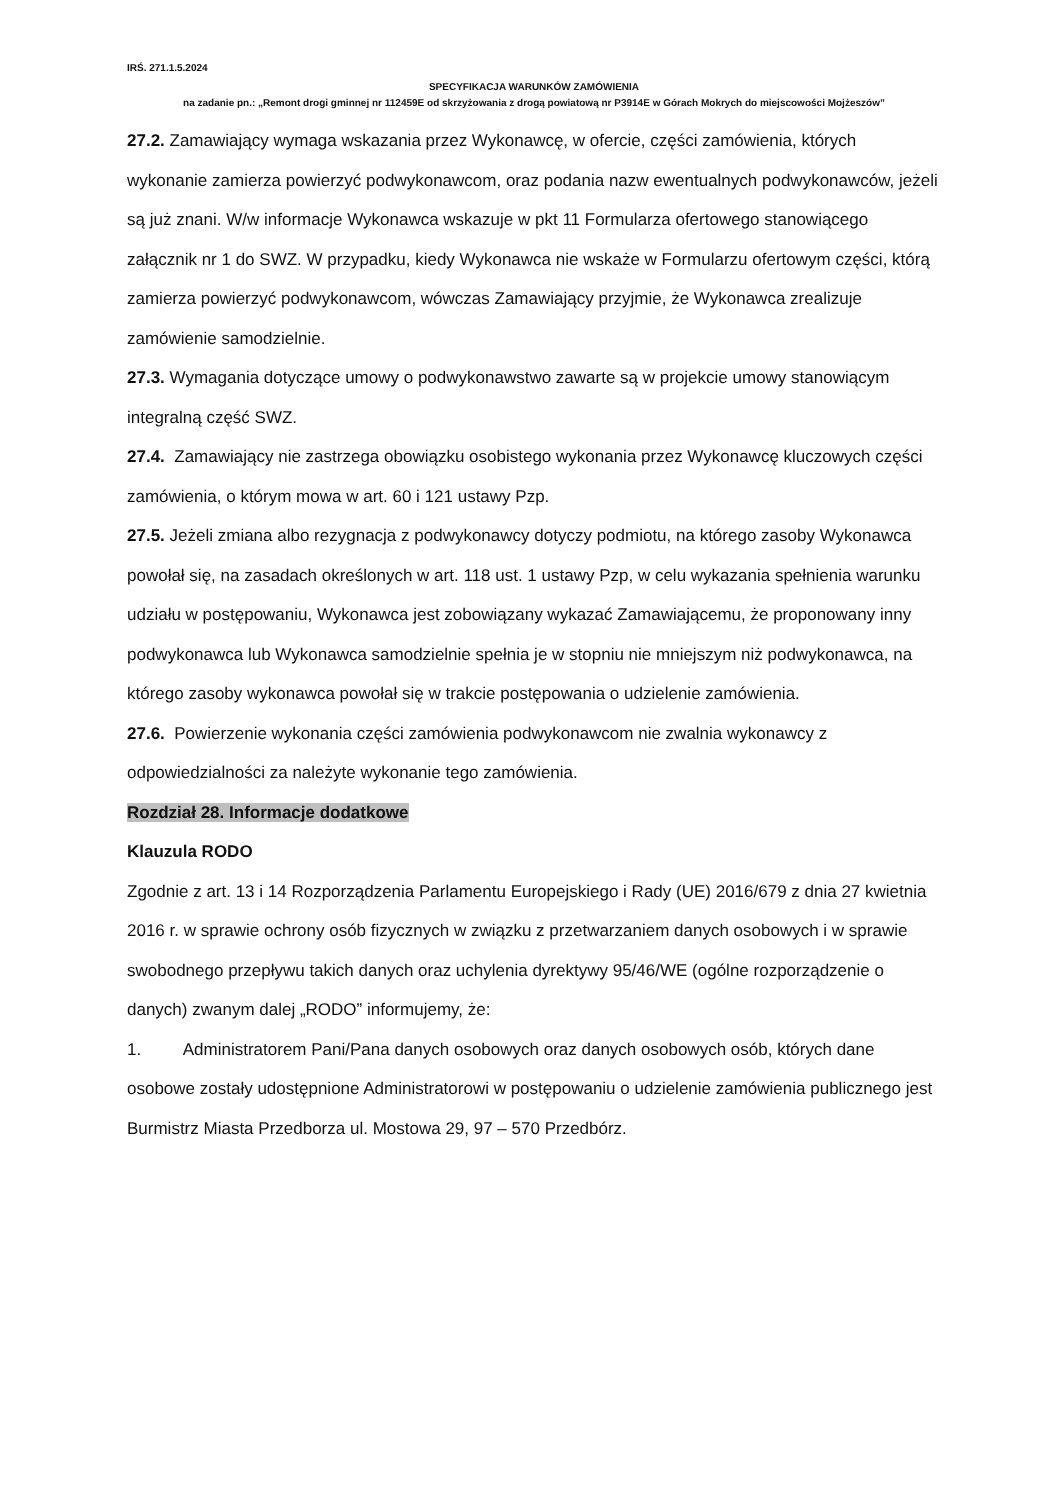IRŚ. 271.1.5.2024
SPECYFIKACJA WARUNKÓW ZAMÓWIENIA
na zadanie pn.: „Remont drogi gminnej nr 112459E od skrzyżowania z drogą powiatową nr P3914E w Górach Mokrych do miejscowości Mojżeszów”
27.2. Zamawiający wymaga wskazania przez Wykonawcę, w ofercie, części zamówienia, których wykonanie zamierza powierzyć podwykonawcom, oraz podania nazw ewentualnych podwykonawców, jeżeli są już znani. W/w informacje Wykonawca wskazuje w pkt 11 Formularza ofertowego stanowiącego załącznik nr 1 do SWZ. W przypadku, kiedy Wykonawca nie wskaże w Formularzu ofertowym części, którą zamierza powierzyć podwykonawcom, wówczas Zamawiający przyjmie, że Wykonawca zrealizuje zamówienie samodzielnie.
27.3. Wymagania dotyczące umowy o podwykonawstwo zawarte są w projekcie umowy stanowiącym integralną część SWZ.
27.4. Zamawiający nie zastrzega obowiązku osobistego wykonania przez Wykonawcę kluczowych części zamówienia, o którym mowa w art. 60 i 121 ustawy Pzp.
27.5. Jeżeli zmiana albo rezygnacja z podwykonawcy dotyczy podmiotu, na którego zasoby Wykonawca powołał się, na zasadach określonych w art. 118 ust. 1 ustawy Pzp, w celu wykazania spełnienia warunku udziału w postępowaniu, Wykonawca jest zobowiązany wykazać Zamawiającemu, że proponowany inny podwykonawca lub Wykonawca samodzielnie spełnia je w stopniu nie mniejszym niż podwykonawca, na którego zasoby wykonawca powołał się w trakcie postępowania o udzielenie zamówienia.
27.6. Powierzenie wykonania części zamówienia podwykonawcom nie zwalnia wykonawcy z odpowiedzialności za należyte wykonanie tego zamówienia.
Rozdział 28. Informacje dodatkowe
Klauzula RODO
Zgodnie z art. 13 i 14 Rozporządzenia Parlamentu Europejskiego i Rady (UE) 2016/679 z dnia 27 kwietnia 2016 r. w sprawie ochrony osób fizycznych w związku z przetwarzaniem danych osobowych i w sprawie swobodnego przepływu takich danych oraz uchylenia dyrektywy 95/46/WE (ogólne rozporządzenie o danych) zwanym dalej „RODO” informujemy, że:
1. Administratorem Pani/Pana danych osobowych oraz danych osobowych osób, których dane osobowe zostały udostępnione Administratorowi w postępowaniu o udzielenie zamówienia publicznego jest Burmistrz Miasta Przedborza ul. Mostowa 29, 97 – 570 Przedbórz.